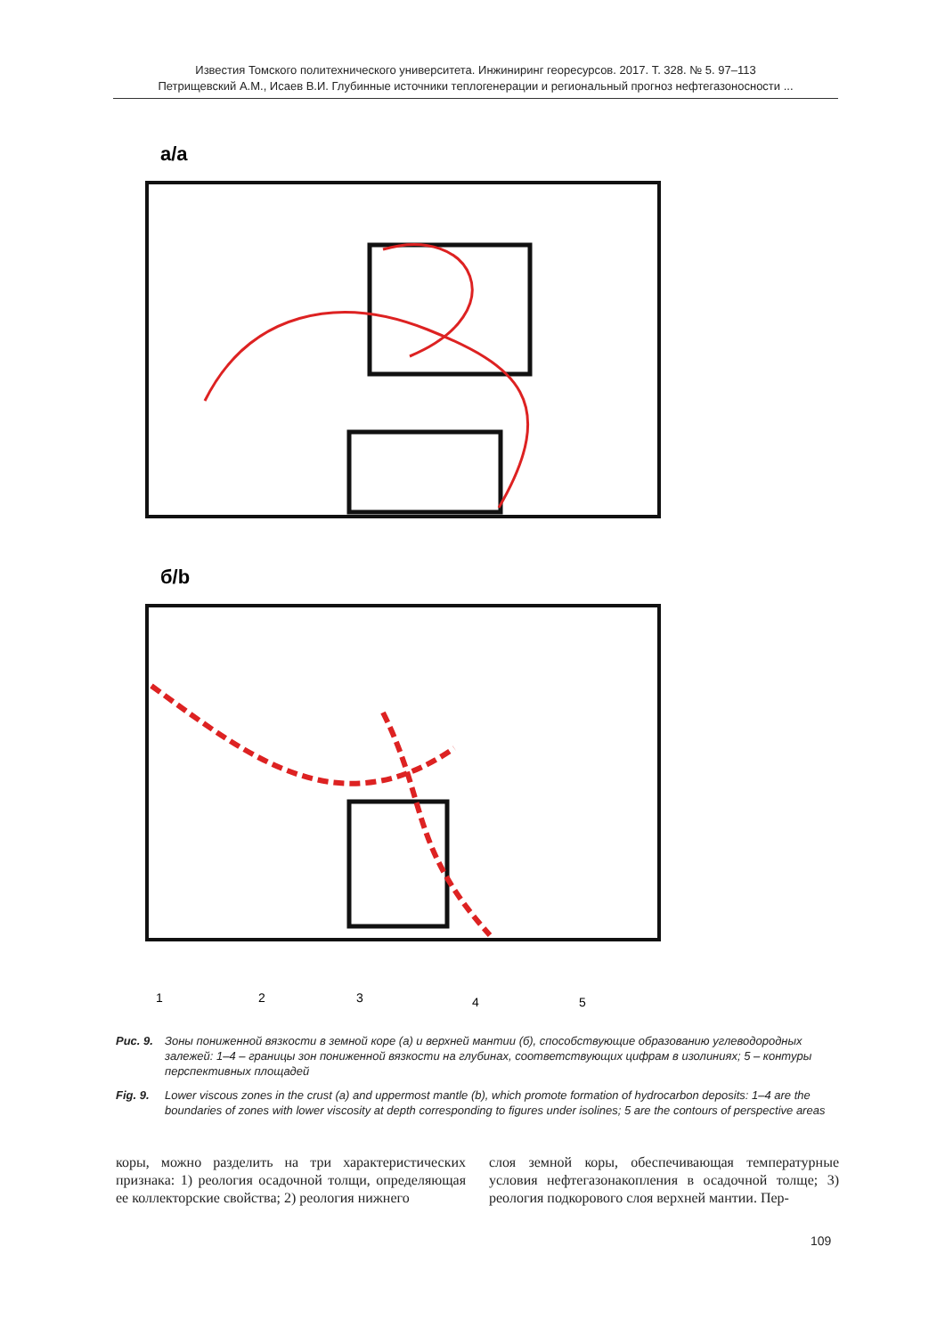Известия Томского политехнического университета. Инжиниринг георесурсов. 2017. Т. 328. № 5. 97–113
Петрищевский А.М., Исаев В.И. Глубинные источники теплогенерации и региональный прогноз нефтегазоносности ...
а/a
б/b
1
2
3
4
5
Рис. 9. Зоны пониженной вязкости в земной коре (а) и верхней мантии (б), способствующие образованию углеводородных залежей: 1–4 – границы зон пониженной вязкости на глубинах, соответствующих цифрам в изолиниях; 5 – контуры перспективных площадей
Fig. 9. Lower viscous zones in the crust (a) and uppermost mantle (b), which promote formation of hydrocarbon deposits: 1–4 are the boundaries of zones with lower viscosity at depth corresponding to figures under isolines; 5 are the contours of perspective areas
коры, можно разделить на три характеристических признака: 1) реология осадочной толщи, определяющая ее коллекторские свойства; 2) реология нижнего
слоя земной коры, обеспечивающая температурные условия нефтегазонакопления в осадочной толще; 3) реология подкорового слоя верхней мантии. Пер-
109